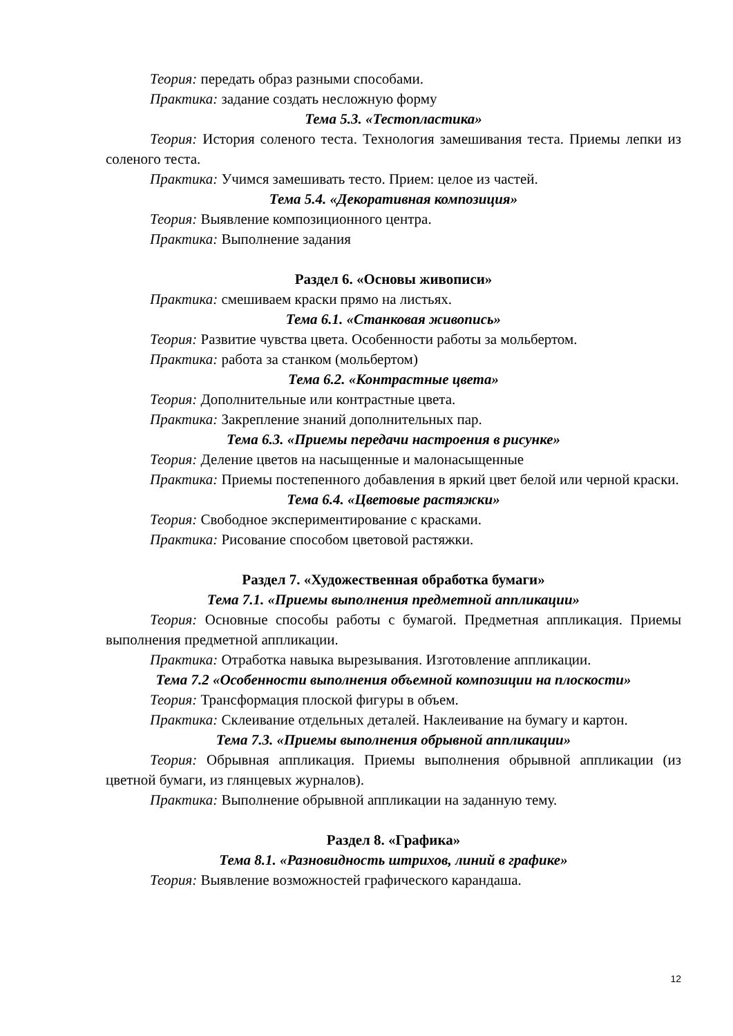Теория: передать образ разными способами.
Практика: задание создать несложную форму
Тема 5.3. «Тестопластика»
Теория: История соленого теста. Технология замешивания теста. Приемы лепки из соленого теста.
Практика: Учимся замешивать тесто. Прием: целое из частей.
Тема 5.4. «Декоративная композиция»
Теория: Выявление композиционного центра.
Практика: Выполнение задания
Раздел 6. «Основы живописи»
Практика: смешиваем краски прямо на листьях.
Тема 6.1. «Станковая живопись»
Теория: Развитие чувства цвета. Особенности работы за мольбертом.
Практика: работа за станком (мольбертом)
Тема 6.2. «Контрастные цвета»
Теория: Дополнительные или контрастные цвета.
Практика: Закрепление знаний дополнительных пар.
Тема 6.3. «Приемы передачи настроения в рисунке»
Теория: Деление цветов на насыщенные и малонасыщенные
Практика: Приемы постепенного добавления в яркий цвет белой или черной краски.
Тема 6.4. «Цветовые растяжки»
Теория: Свободное экспериментирование с красками.
Практика: Рисование способом цветовой растяжки.
Раздел 7. «Художественная обработка бумаги»
Тема 7.1. «Приемы выполнения предметной аппликации»
Теория: Основные способы работы с бумагой. Предметная аппликация. Приемы выполнения предметной аппликации.
Практика: Отработка навыка вырезывания. Изготовление аппликации.
Тема 7.2 «Особенности выполнения объемной композиции на плоскости»
Теория: Трансформация плоской фигуры в объем.
Практика: Склеивание отдельных деталей. Наклеивание на бумагу и картон.
Тема 7.3. «Приемы выполнения обрывной аппликации»
Теория: Обрывная аппликация. Приемы выполнения обрывной аппликации (из цветной бумаги, из глянцевых журналов).
Практика: Выполнение обрывной аппликации на заданную тему.
Раздел 8. «Графика»
Тема 8.1. «Разновидность штрихов, линий в графике»
Теория: Выявление возможностей графического карандаша.
12